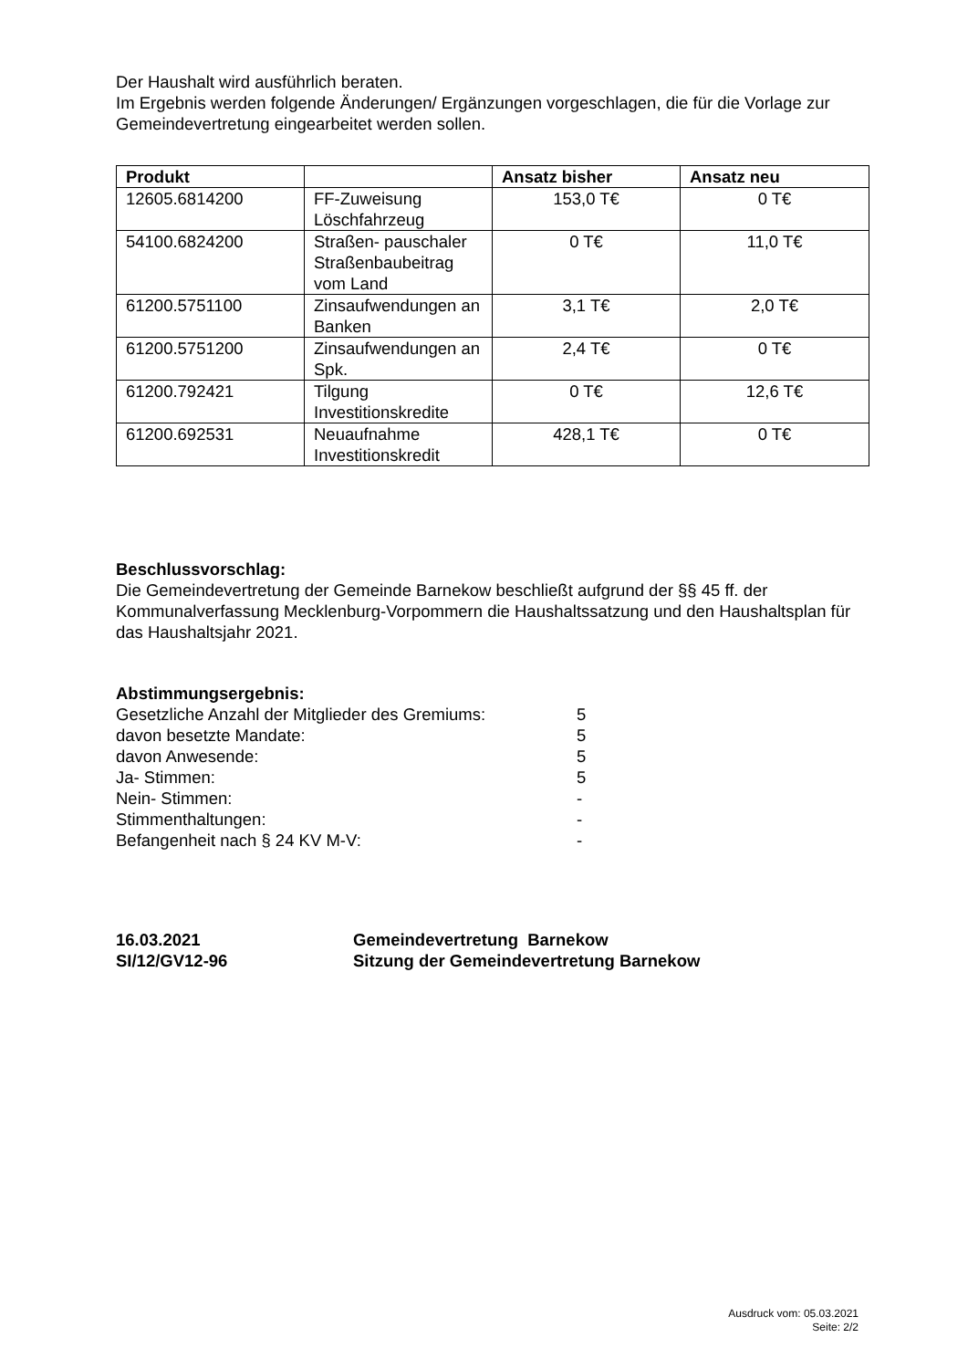Der Haushalt wird ausführlich beraten.
Im Ergebnis werden folgende Änderungen/ Ergänzungen vorgeschlagen, die für die Vorlage zur Gemeindevertretung eingearbeitet werden sollen.
| Produkt | | Ansatz bisher | Ansatz neu |
| --- | --- | --- | --- |
| 12605.6814200 | FF-Zuweisung Löschfahrzeug | 153,0 T€ | 0 T€ |
| 54100.6824200 | Straßen- pauschaler Straßenbaubeitrag vom Land | 0 T€ | 11,0 T€ |
| 61200.5751100 | Zinsaufwendungen an Banken | 3,1 T€ | 2,0 T€ |
| 61200.5751200 | Zinsaufwendungen an Spk. | 2,4 T€ | 0 T€ |
| 61200.792421 | Tilgung Investitionskredite | 0 T€ | 12,6 T€ |
| 61200.692531 | Neuaufnahme Investitionskredit | 428,1 T€ | 0 T€ |
Beschlussvorschlag:
Die Gemeindevertretung der Gemeinde Barnekow beschließt aufgrund der §§ 45 ff. der Kommunalverfassung Mecklenburg-Vorpommern die Haushaltssatzung und den Haushaltsplan für das Haushaltsjahr 2021.
Abstimmungsergebnis:
| Gesetzliche Anzahl der Mitglieder des Gremiums: | 5 |
| davon besetzte Mandate: | 5 |
| davon Anwesende: | 5 |
| Ja- Stimmen: | 5 |
| Nein- Stimmen: | - |
| Stimmenthaltungen: | - |
| Befangenheit nach § 24 KV M-V: | - |
16.03.2021 Gemeindevertretung Barnekow
SI/12/GV12-96 Sitzung der Gemeindevertretung Barnekow
Ausdruck vom: 05.03.2021
Seite: 2/2